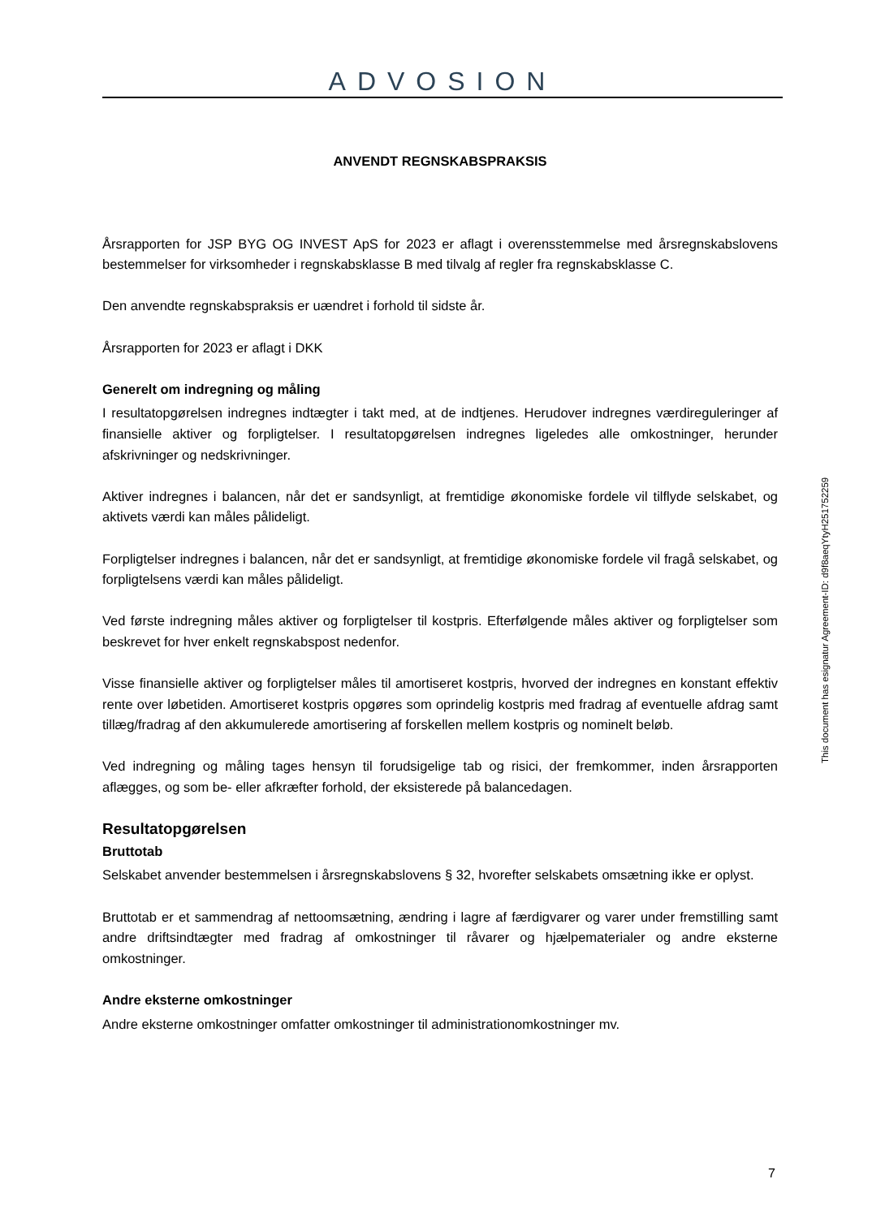ADVOSION
ANVENDT REGNSKABSPRAKSIS
Årsrapporten for JSP BYG OG INVEST ApS for 2023 er aflagt i overensstemmelse med årsregnskabslovens bestemmelser for virksomheder i regnskabsklasse B med tilvalg af regler fra regnskabsklasse C.
Den anvendte regnskabspraksis er uændret i forhold til sidste år.
Årsrapporten for 2023 er aflagt i DKK
Generelt om indregning og måling
I resultatopgørelsen indregnes indtægter i takt med, at de indtjenes. Herudover indregnes værdireguleringer af finansielle aktiver og forpligtelser. I resultatopgørelsen indregnes ligeledes alle omkostninger, herunder afskrivninger og nedskrivninger.
Aktiver indregnes i balancen, når det er sandsynligt, at fremtidige økonomiske fordele vil tilflyde selskabet, og aktivets værdi kan måles pålideligt.
Forpligtelser indregnes i balancen, når det er sandsynligt, at fremtidige økonomiske fordele vil fragå selskabet, og forpligtelsens værdi kan måles pålideligt.
Ved første indregning måles aktiver og forpligtelser til kostpris. Efterfølgende måles aktiver og forpligtelser som beskrevet for hver enkelt regnskabspost nedenfor.
Visse finansielle aktiver og forpligtelser måles til amortiseret kostpris, hvorved der indregnes en konstant effektiv rente over løbetiden. Amortiseret kostpris opgøres som oprindelig kostpris med fradrag af eventuelle afdrag samt tillæg/fradrag af den akkumulerede amortisering af forskellen mellem kostpris og nominelt beløb.
Ved indregning og måling tages hensyn til forudsigelige tab og risici, der fremkommer, inden årsrapporten aflægges, og som be- eller afkræfter forhold, der eksisterede på balancedagen.
Resultatopgørelsen
Bruttotab
Selskabet anvender bestemmelsen i årsregnskabslovens § 32, hvorefter selskabets omsætning ikke er oplyst.
Bruttotab er et sammendrag af nettoomsætning, ændring i lagre af færdigvarer og varer under fremstilling samt andre driftsindtægter med fradrag af omkostninger til råvarer og hjælpematerialer og andre eksterne omkostninger.
Andre eksterne omkostninger
Andre eksterne omkostninger omfatter omkostninger til administrationomkostninger mv.
This document has esignatur Agreement-ID: d9f8aeqYtyH251752259
7